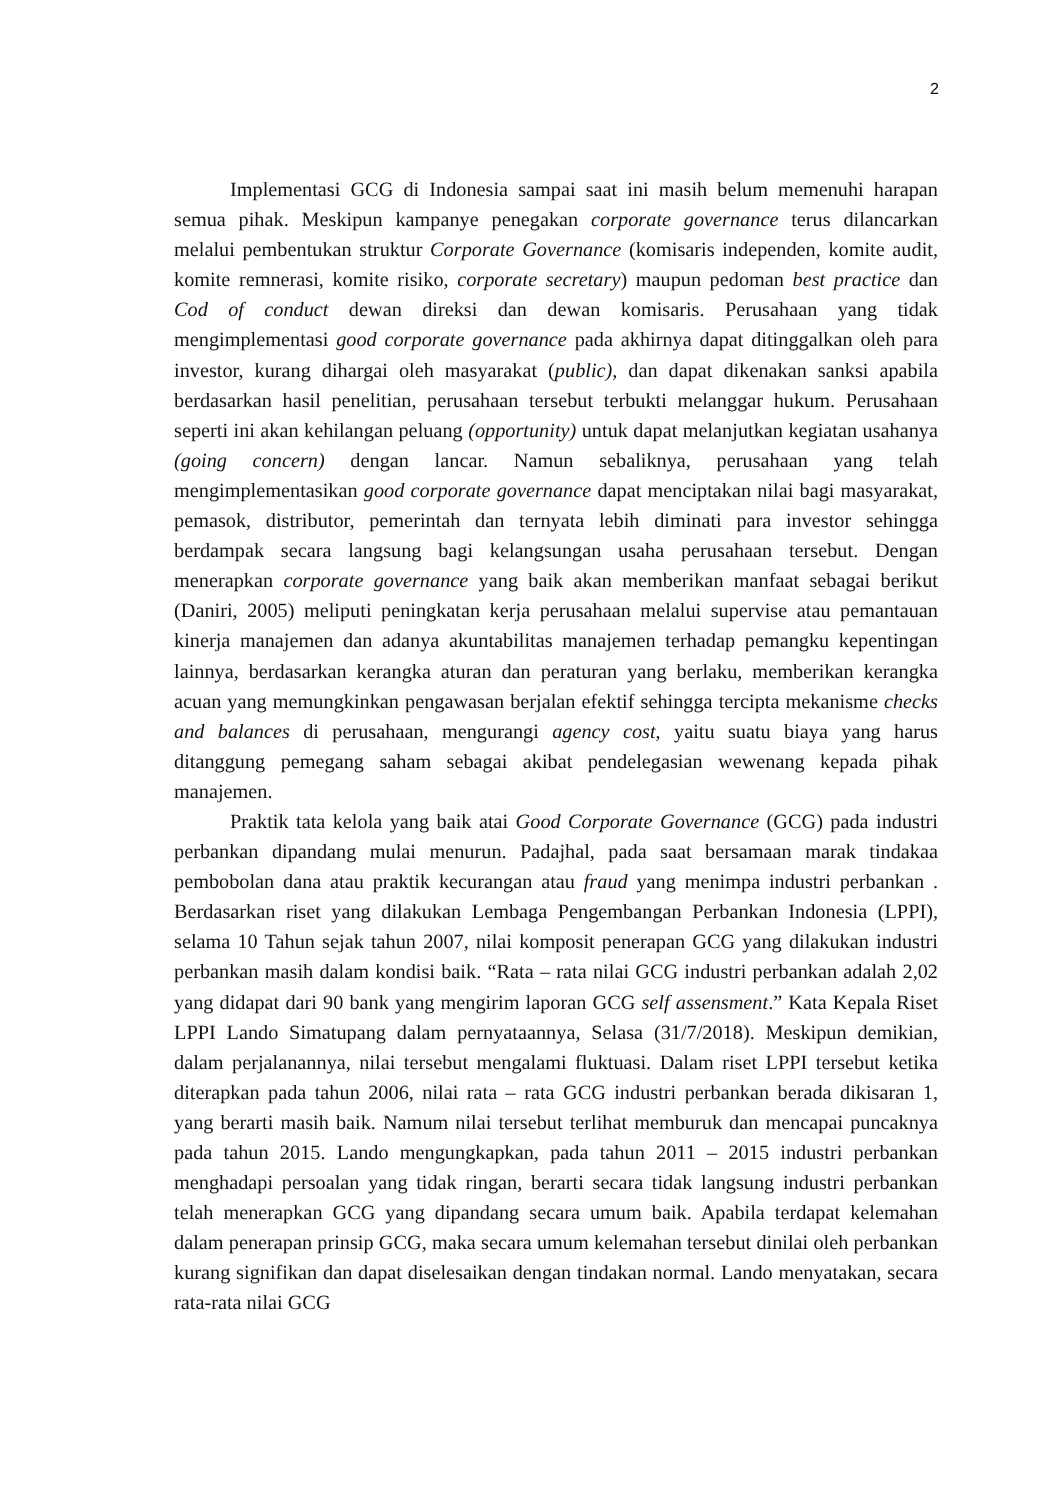2
Implementasi GCG di Indonesia sampai saat ini masih belum memenuhi harapan semua pihak. Meskipun kampanye penegakan corporate governance terus dilancarkan melalui pembentukan struktur Corporate Governance (komisaris independen, komite audit, komite remnerasi, komite risiko, corporate secretary) maupun pedoman best practice dan Cod of conduct dewan direksi dan dewan komisaris. Perusahaan yang tidak mengimplementasi good corporate governance pada akhirnya dapat ditinggalkan oleh para investor, kurang dihargai oleh masyarakat (public), dan dapat dikenakan sanksi apabila berdasarkan hasil penelitian, perusahaan tersebut terbukti melanggar hukum. Perusahaan seperti ini akan kehilangan peluang (opportunity) untuk dapat melanjutkan kegiatan usahanya (going concern) dengan lancar. Namun sebaliknya, perusahaan yang telah mengimplementasikan good corporate governance dapat menciptakan nilai bagi masyarakat, pemasok, distributor, pemerintah dan ternyata lebih diminati para investor sehingga berdampak secara langsung bagi kelangsungan usaha perusahaan tersebut. Dengan menerapkan corporate governance yang baik akan memberikan manfaat sebagai berikut (Daniri, 2005) meliputi peningkatan kerja perusahaan melalui supervise atau pemantauan kinerja manajemen dan adanya akuntabilitas manajemen terhadap pemangku kepentingan lainnya, berdasarkan kerangka aturan dan peraturan yang berlaku, memberikan kerangka acuan yang memungkinkan pengawasan berjalan efektif sehingga tercipta mekanisme checks and balances di perusahaan, mengurangi agency cost, yaitu suatu biaya yang harus ditanggung pemegang saham sebagai akibat pendelegasian wewenang kepada pihak manajemen.
Praktik tata kelola yang baik atai Good Corporate Governance (GCG) pada industri perbankan dipandang mulai menurun. Padajhal, pada saat bersamaan marak tindakaa pembobolan dana atau praktik kecurangan atau fraud yang menimpa industri perbankan . Berdasarkan riset yang dilakukan Lembaga Pengembangan Perbankan Indonesia (LPPI), selama 10 Tahun sejak tahun 2007, nilai komposit penerapan GCG yang dilakukan industri perbankan masih dalam kondisi baik. “Rata – rata nilai GCG industri perbankan adalah 2,02 yang didapat dari 90 bank yang mengirim laporan GCG self assensment.” Kata Kepala Riset LPPI Lando Simatupang dalam pernyataannya, Selasa (31/7/2018). Meskipun demikian, dalam perjalanannya, nilai tersebut mengalami fluktuasi. Dalam riset LPPI tersebut ketika diterapkan pada tahun 2006, nilai rata – rata GCG industri perbankan berada dikisaran 1, yang berarti masih baik. Namum nilai tersebut terlihat memburuk dan mencapai puncaknya pada tahun 2015. Lando mengungkapkan, pada tahun 2011 – 2015 industri perbankan menghadapi persoalan yang tidak ringan, berarti secara tidak langsung industri perbankan telah menerapkan GCG yang dipandang secara umum baik. Apabila terdapat kelemahan dalam penerapan prinsip GCG, maka secara umum kelemahan tersebut dinilai oleh perbankan kurang signifikan dan dapat diselesaikan dengan tindakan normal. Lando menyatakan, secara rata-rata nilai GCG